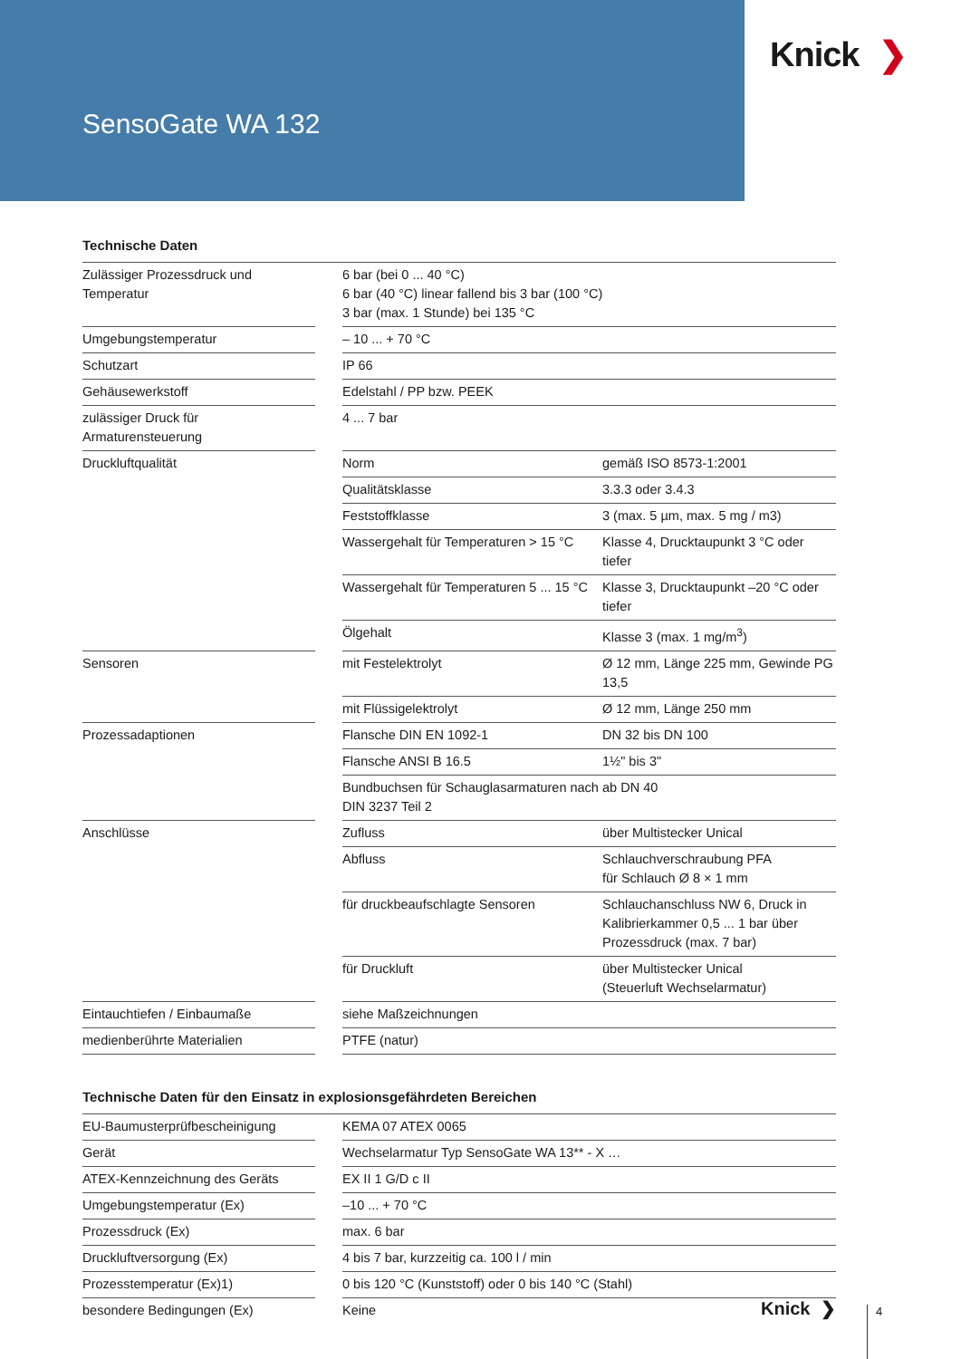SensoGate WA 132
Knick ❯
Technische Daten
| Zulässiger Prozessdruck und Temperatur | | 6 bar (bei 0 ... 40 °C) 6 bar (40 °C) linear fallend bis 3 bar (100 °C) 3 bar (max. 1 Stunde) bei 135 °C | |
| Umgebungstemperatur | | – 10 ... + 70 °C | |
| Schutzart | | IP 66 | |
| Gehäusewerkstoff | | Edelstahl / PP bzw. PEEK | |
| zulässiger Druck für Armaturensteuerung | | 4 ... 7 bar | |
| Druckluftqualität | | Norm | gemäß ISO 8573-1:2001 |
| | | Qualitätsklasse | 3.3.3 oder 3.4.3 |
| | | Feststoffklasse | 3 (max. 5 µm, max. 5 mg / m3) |
| | | Wassergehalt für Temperaturen > 15 °C | Klasse 4, Drucktaupunkt 3 °C oder tiefer |
| | | Wassergehalt für Temperaturen 5 ... 15 °C | Klasse 3, Drucktaupunkt –20 °C oder tiefer |
| | | Ölgehalt | Klasse 3 (max. 1 mg/m<sup>3</sup>) |
| Sensoren | | mit Festelektrolyt | Ø 12 mm, Länge 225 mm, Gewinde PG 13,5 |
| | | mit Flüssigelektrolyt | Ø 12 mm, Länge 250 mm |
| Prozessadaptionen | | Flansche DIN EN 1092-1 | DN 32 bis DN 100 |
| | | Flansche ANSI B 16.5 | 1½" bis 3" |
| | | Bundbuchsen für Schauglasarmaturen nach DIN 3237 Teil 2 | ab DN 40 |
| Anschlüsse | | Zufluss | über Multistecker Unical |
| | | Abfluss | Schlauchverschraubung PFA für Schlauch Ø 8 × 1 mm |
| | | für druckbeaufschlagte Sensoren | Schlauchanschluss NW 6, Druck in Kalibrierkammer 0,5 ... 1 bar über Prozessdruck (max. 7 bar) |
| | | für Druckluft | über Multistecker Unical (Steuerluft Wechselarmatur) |
| Eintauchtiefen / Einbaumaße | | siehe Maßzeichnungen | |
| medienberührte Materialien | | PTFE (natur) | |
Technische Daten für den Einsatz in explosionsgefährdeten Bereichen
| EU-Baumusterprüfbescheinigung | | KEMA 07 ATEX 0065 |
| Gerät | | Wechselarmatur Typ SensoGate WA 13** - X … |
| ATEX-Kennzeichnung des Geräts | | EX II 1 G/D c II |
| Umgebungstemperatur (Ex) | | –10 ... + 70 °C |
| Prozessdruck (Ex) | | max. 6 bar |
| Druckluftversorgung (Ex) | | 4 bis 7 bar, kurzzeitig ca. 100 l / min |
| Prozesstemperatur (Ex)1) | | 0 bis 120 °C (Kunststoff) oder 0 bis 140 °C (Stahl) |
| besondere Bedingungen (Ex) | | Keine |
Knick ❯ 4